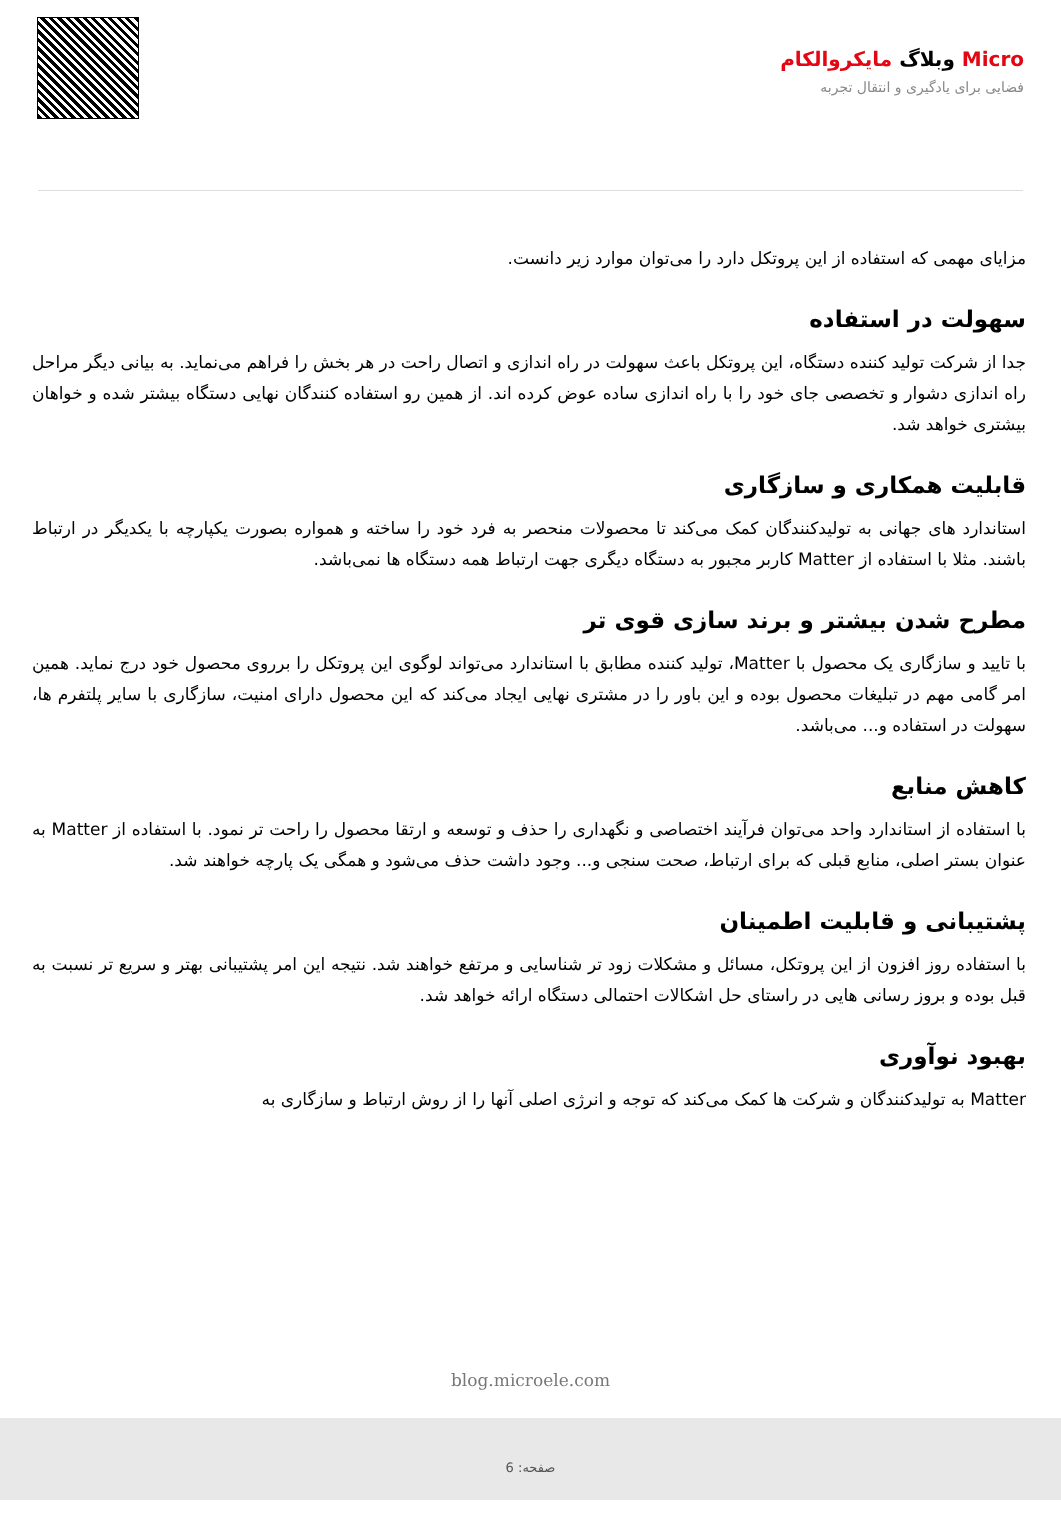Micro وبلاگ مایکروالکام
فضایی برای یادگیری و انتقال تجربه
مزایای مهمی که استفاده از این پروتکل دارد را می‌توان موارد زیر دانست.
سهولت در استفاده
جدا از شرکت تولید کننده دستگاه، این پروتکل باعث سهولت در راه اندازی و اتصال راحت در هر بخش را فراهم می‌نماید. به بیانی دیگر مراحل راه اندازی دشوار و تخصصی جای خود را با راه اندازی ساده عوض کرده اند. از همین رو استفاده کنندگان نهایی دستگاه بیشتر شده و خواهان بیشتری خواهد شد.
قابلیت همکاری و سازگاری
استاندارد های جهانی به تولیدکنندگان کمک می‌کند تا محصولات منحصر به فرد خود را ساخته و همواره بصورت یکپارچه با یکدیگر در ارتباط باشند. مثلا با استفاده از Matter کاربر مجبور به دستگاه دیگری جهت ارتباط همه دستگاه ها نمی‌باشد.
مطرح شدن بیشتر و برند سازی قوی تر
با تایید و سازگاری یک محصول با Matter، تولید کننده مطابق با استاندارد می‌تواند لوگوی این پروتکل را برروی محصول خود درج نماید. همین امر گامی مهم در تبلیغات محصول بوده و این باور را در مشتری نهایی ایجاد می‌کند که این محصول دارای امنیت، سازگاری با سایر پلتفرم ها، سهولت در استفاده و... می‌باشد.
کاهش منابع
با استفاده از استاندارد واحد می‌توان فرآیند اختصاصی و نگهداری را حذف و توسعه و ارتقا محصول را راحت تر نمود. با استفاده از Matter به عنوان بستر اصلی، منابع قبلی که برای ارتباط، صحت سنجی و... وجود داشت حذف می‌شود و همگی یک پارچه خواهند شد.
پشتیبانی و قابلیت اطمینان
با استفاده روز افزون از این پروتکل، مسائل و مشکلات زود تر شناسایی و مرتفع خواهند شد. نتیجه این امر پشتیبانی بهتر و سریع تر نسبت به قبل بوده و بروز رسانی هایی در راستای حل اشکالات احتمالی دستگاه ارائه خواهد شد.
بهبود نوآوری
Matter به تولیدکنندگان و شرکت ها کمک می‌کند که توجه و انرژی اصلی آنها را از روش ارتباط و سازگاری به
blog.microele.com
صفحه: 6